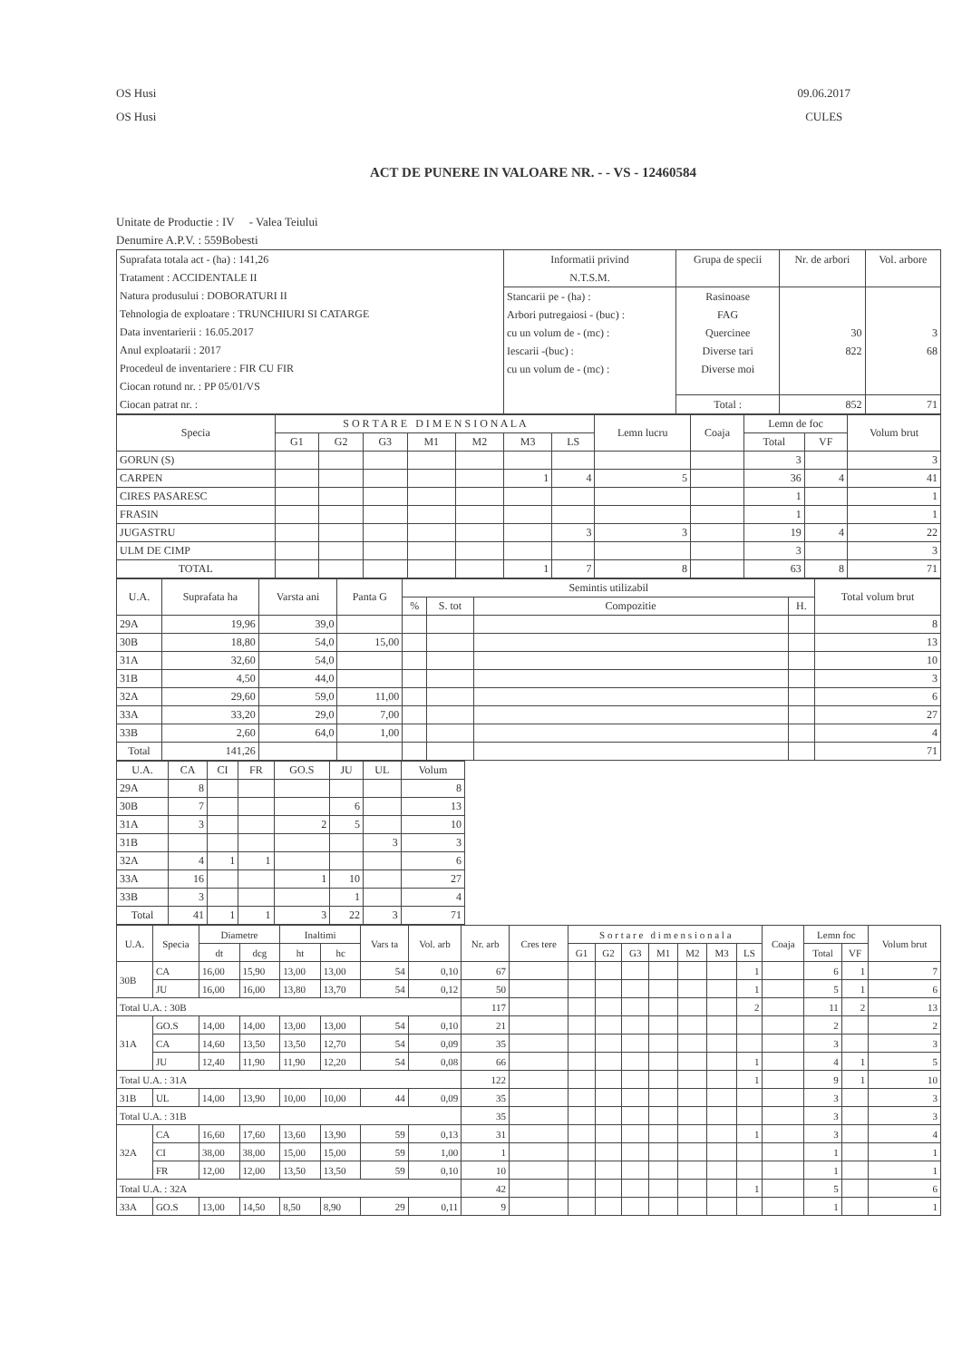OS Husi
OS Husi
09.06.2017
CULES
ACT DE PUNERE IN VALOARE NR. - - VS - 12460584
Unitate de Productie : IV - Valea Teiului
Denumire A.P.V. : 559Bobesti
| Suprafata totala act - (ha) : 141,26 Tratament : ACCIDENTALE II Natura produsului : DOBORATURI II Tehnologia de exploatare : TRUNCHIURI SI CATARGE Data inventarierii : 16.05.2017 Anul exploatarii : 2017 Procedeul de inventariere : FIR CU FIR Ciocan rotund nr. : PP 05/01/VS Ciocan patrat nr. : | Informatii privind N.T.S.M. | Grupa de specii | Nr. de arbori | Vol. arbore |
| | Stancarii pe - (ha) : Arbori putregaiosi - (buc) : cu un volum de - (mc) : Iescarii -(buc) : cu un volum de - (mc) : | Rasinoase FAG Quercinee Diverse tari Diverse moi | 30 822 | 3 68 |
| | | Total : | 852 | 71 |
| Specia | S O R T A R E D I M E N S I O N A L A | | | | | | | Lemn lucru | Coaja | Lemn de foc | | Volum brut |
| --- | --- | --- | --- | --- | --- | --- | --- | --- | --- | --- | --- | --- |
| | G1 | G2 | G3 | M1 | M2 | M3 | LS | | | Total | VF | |
| GORUN (S) | | | | | | | | | | 3 | | 3 |
| CARPEN | | | | | | 1 | 4 | 5 | | 36 | 4 | 41 |
| CIRES PASARESC | | | | | | | | | | 1 | | 1 |
| FRASIN | | | | | | | | | | 1 | | 1 |
| JUGASTRU | | | | | | | 3 | 3 | | 19 | 4 | 22 |
| ULM DE CIMP | | | | | | | | | | 3 | | 3 |
| TOTAL | | | | | | 1 | 7 | 8 | | 63 | 8 | 71 |
| U.A. | Suprafata ha | Varsta ani | Panta G | Semintis utilizabil | | | | Total volum brut |
| --- | --- | --- | --- | --- | --- | --- | --- | --- |
| | | | | % | S. tot | Compozitie | H. | |
| 29A | 19,96 | 39,0 | | | | | | 8 |
| 30B | 18,80 | 54,0 | 15,00 | | | | | 13 |
| 31A | 32,60 | 54,0 | | | | | | 10 |
| 31B | 4,50 | 44,0 | | | | | | 3 |
| 32A | 29,60 | 59,0 | 11,00 | | | | | 6 |
| 33A | 33,20 | 29,0 | 7,00 | | | | | 27 |
| 33B | 2,60 | 64,0 | 1,00 | | | | | 4 |
| Total | 141,26 | | | | | | | 71 |
| U.A. | CA | CI | FR | GO.S | JU | UL | Volum |
| --- | --- | --- | --- | --- | --- | --- | --- |
| 29A | 8 | | | | | | 8 |
| 30B | 7 | | | | 6 | | 13 |
| 31A | 3 | | | 2 | 5 | | 10 |
| 31B | | | | | | 3 | 3 |
| 32A | 4 | 1 | 1 | | | | 6 |
| 33A | 16 | | | 1 | 10 | | 27 |
| 33B | 3 | | | | 1 | | 4 |
| Total | 41 | 1 | 1 | 3 | 22 | 3 | 71 |
| U.A. | Specia | Diametre | | Inaltimi | | Vars ta | Vol. arb | Nr. arb | Cres tere | S o r t a r e d i m e n s i o n a l a | | | | | | | Coaja | Lemn foc | | Volum brut |
| --- | --- | --- | --- | --- | --- | --- | --- | --- | --- | --- | --- | --- | --- | --- | --- | --- | --- | --- | --- | --- |
| | | dt | dcg | ht | hc | | | | | G1 | G2 | G3 | M1 | M2 | M3 | LS | | Total | VF | |
| 30B | CA | 16,00 | 15,90 | 13,00 | 13,00 | 54 | 0,10 | 67 | | | | | | | | 1 | | 6 | 1 | 7 |
| | JU | 16,00 | 16,00 | 13,80 | 13,70 | 54 | 0,12 | 50 | | | | | | | | 1 | | 5 | 1 | 6 |
| Total U.A. : 30B | | | | | | | | 117 | | | | | | | | 2 | | 11 | 2 | 13 |
| 31A | GO.S | 14,00 | 14,00 | 13,00 | 13,00 | 54 | 0,10 | 21 | | | | | | | | | | 2 | | 2 |
| | CA | 14,60 | 13,50 | 13,50 | 12,70 | 54 | 0,09 | 35 | | | | | | | | | | 3 | | 3 |
| | JU | 12,40 | 11,90 | 11,90 | 12,20 | 54 | 0,08 | 66 | | | | | | | | 1 | | 4 | 1 | 5 |
| Total U.A. : 31A | | | | | | | | 122 | | | | | | | | 1 | | 9 | 1 | 10 |
| 31B | UL | 14,00 | 13,90 | 10,00 | 10,00 | 44 | 0,09 | 35 | | | | | | | | | | 3 | | 3 |
| Total U.A. : 31B | | | | | | | | 35 | | | | | | | | | | 3 | | 3 |
| 32A | CA | 16,60 | 17,60 | 13,60 | 13,90 | 59 | 0,13 | 31 | | | | | | | | 1 | | 3 | | 4 |
| | CI | 38,00 | 38,00 | 15,00 | 15,00 | 59 | 1,00 | 1 | | | | | | | | | | 1 | | 1 |
| | FR | 12,00 | 12,00 | 13,50 | 13,50 | 59 | 0,10 | 10 | | | | | | | | | | 1 | | 1 |
| Total U.A. : 32A | | | | | | | | 42 | | | | | | | | 1 | | 5 | | 6 |
| 33A | GO.S | 13,00 | 14,50 | 8,50 | 8,90 | 29 | 0,11 | 9 | | | | | | | | | | 1 | | 1 |